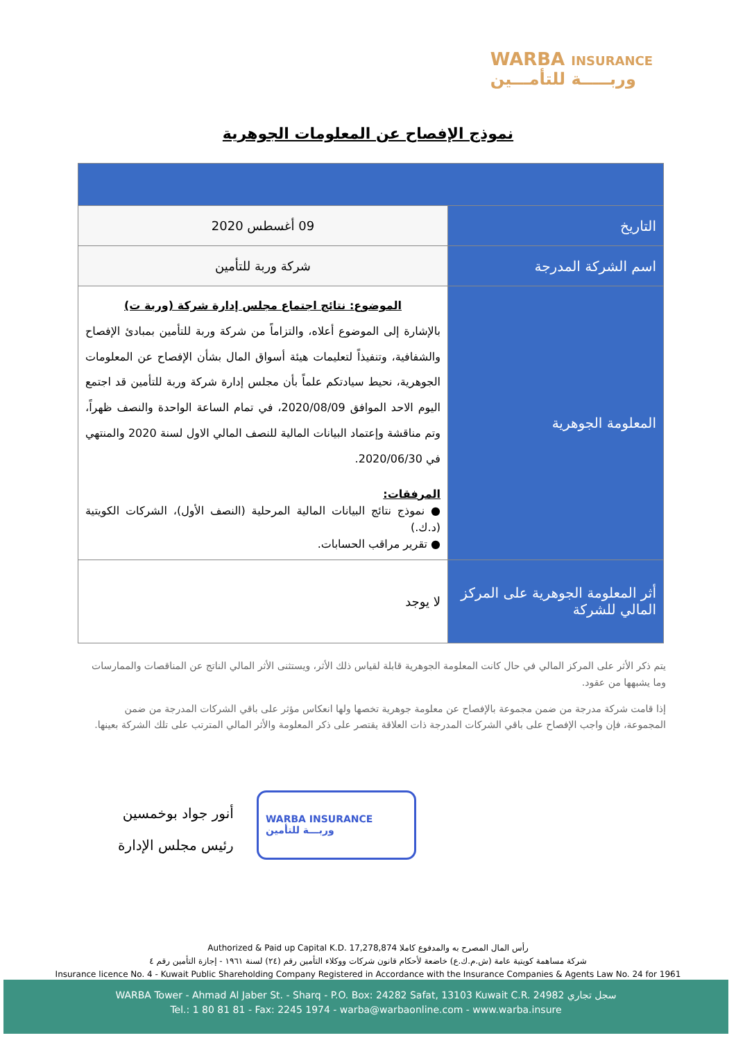WARBA INSURANCE
وربـــــة للتأمـــين
نموذج الإفصاح عن المعلومات الجوهرية
| التاريخ | 09 أغسطس 2020 |
| اسم الشركة المدرجة | شركة وربة للتأمين |
| المعلومة الجوهرية | الموضوع: نتائج اجتماع مجلس إدارة شركة (وربة ت) بالإشارة إلى الموضوع أعلاه، والتزاماً من شركة وربة للتأمين بمبادئ الإفصاح والشفافية، وتنفيذاً لتعليمات هيئة أسواق المال بشأن الإفصاح عن المعلومات الجوهرية، نحيط سيادتكم علماً بأن مجلس إدارة شركة وربة للتأمين قد اجتمع اليوم الاحد الموافق 2020/08/09، في تمام الساعة الواحدة والنصف ظهراً، وتم مناقشة وإعتماد البيانات المالية للنصف المالي الاول لسنة 2020 والمنتهي في 2020/06/30. المرفقات: ● نموذج نتائج البيانات المالية المرحلية (النصف الأول)، الشركات الكويتية (د.ك.) ● تقرير مراقب الحسابات. |
| أثر المعلومة الجوهرية على المركز المالي للشركة | لا يوجد |
يتم ذكر الأثر على المركز المالي في حال كانت المعلومة الجوهرية قابلة لقياس ذلك الأثر، ويستثنى الأثر المالي الناتج عن المناقصات والممارسات وما يشبهها من عقود.
إذا قامت شركة مدرجة من ضمن مجموعة بالإفصاح عن معلومة جوهرية تخصها ولها انعكاس مؤثر على باقي الشركات المدرجة من ضمن المجموعة، فإن واجب الإفصاح على باقي الشركات المدرجة ذات العلاقة يقتصر على ذكر المعلومة والأثر المالي المترتب على تلك الشركة بعينها.
أنور جواد بوخمسين
رئيس مجلس الإدارة
WARBA INSURANCE
وربـــة للتأمين
رأس المال المصرح به والمدفوع كاملا Authorized & Paid up Capital K.D. 17,278,874
شركة مساهمة كويتية عامة (ش.م.ك.ع) خاضعة لأحكام قانون شركات ووكلاء التأمين رقم (٢٤) لسنة ١٩٦١ - إجازة التأمين رقم ٤
Insurance licence No. 4 - Kuwait Public Shareholding Company Registered in Accordance with the Insurance Companies & Agents Law No. 24 for 1961
WARBA Tower - Ahmad Al Jaber St. - Sharq - P.O. Box: 24282 Safat, 13103 Kuwait C.R. 24982 سجل تجاري
Tel.: 1 80 81 81 - Fax: 2245 1974 - warba@warbaonline.com - www.warba.insure